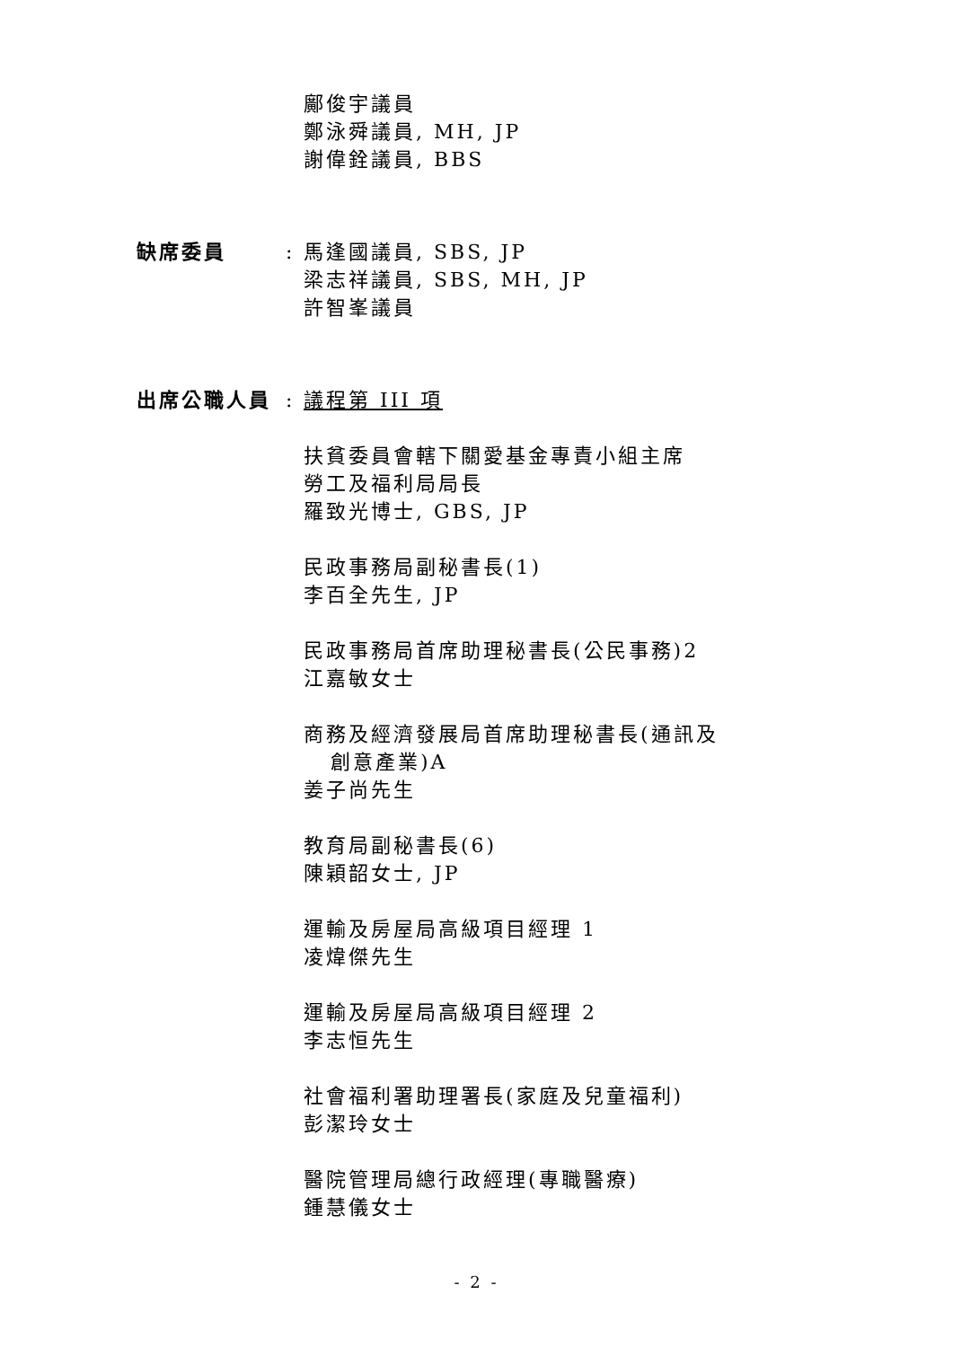鄺俊宇議員
鄭泳舜議員, MH, JP
謝偉銓議員, BBS
缺席委員 : 馬逢國議員, SBS, JP
梁志祥議員, SBS, MH, JP
許智峯議員
出席公職人員 : 議程第 III 項
扶貧委員會轄下關愛基金專責小組主席
勞工及福利局局長
羅致光博士, GBS, JP
民政事務局副秘書長(1)
李百全先生, JP
民政事務局首席助理秘書長(公民事務)2
江嘉敏女士
商務及經濟發展局首席助理秘書長(通訊及
創意產業)A
姜子尚先生
教育局副秘書長(6)
陳穎韶女士, JP
運輸及房屋局高級項目經理 1
凌煒傑先生
運輸及房屋局高級項目經理 2
李志恒先生
社會福利署助理署長(家庭及兒童福利)
彭潔玲女士
醫院管理局總行政經理(專職醫療)
鍾慧儀女士
- 2 -